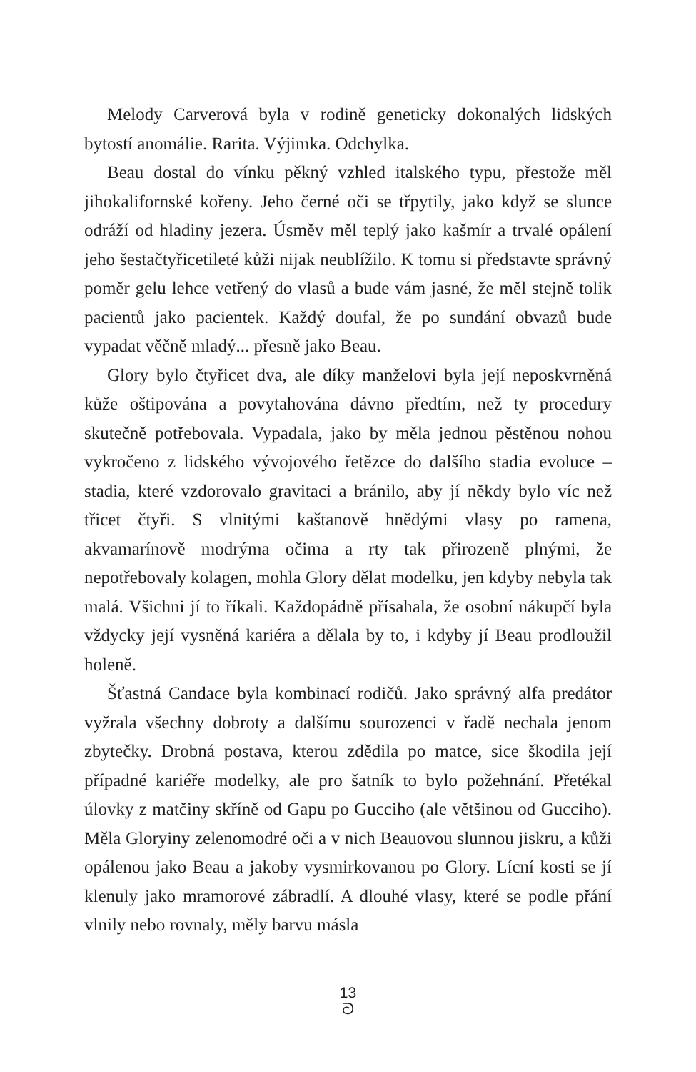Melody Carverová byla v rodině geneticky dokonalých lidských bytostí anomálie. Rarita. Výjimka. Odchylka.
Beau dostal do vínku pěkný vzhled italského typu, přestože měl jihokalifornské kořeny. Jeho černé oči se třpytily, jako když se slunce odráží od hladiny jezera. Úsměv měl teplý jako kašmír a trvalé opálení jeho šestačtyřicetileté kůži nijak neublížilo. K tomu si představte správný poměr gelu lehce vetřený do vlasů a bude vám jasné, že měl stejně tolik pacientů jako pacientek. Každý doufal, že po sundání obvazů bude vypadat věčně mladý... přesně jako Beau.
Glory bylo čtyřicet dva, ale díky manželovi byla její neposkvrněná kůže oštipována a povytahována dávno předtím, než ty procedury skutečně potřebovala. Vypadala, jako by měla jednou pěstěnou nohou vykročeno z lidského vývojového řetězce do dalšího stadia evoluce – stadia, které vzdorovalo gravitaci a bránilo, aby jí někdy bylo víc než třicet čtyři. S vlnitými kaštanově hnědými vlasy po ramena, akvamarínově modrýma očima a rty tak přirozeně plnými, že nepotřebovaly kolagen, mohla Glory dělat modelku, jen kdyby nebyla tak malá. Všichni jí to říkali. Každopádně přísahala, že osobní nákupčí byla vždycky její vysněná kariéra a dělala by to, i kdyby jí Beau prodloužil holeně.
Šťastná Candace byla kombinací rodičů. Jako správný alfa predátor vyžrala všechny dobroty a dalšímu sourozenci v řadě nechala jenom zbytečky. Drobná postava, kterou zdědila po matce, sice škodila její případné kariéře modelky, ale pro šatník to bylo požehnání. Přetékal úlovky z matčiny skříně od Gapu po Gucciho (ale většinou od Gucciho). Měla Gloryiny zelenomodré oči a v nich Beauovou slunnou jiskru, a kůži opálenou jako Beau a jakoby vysmirkovanou po Glory. Lícní kosti se jí klenuly jako mramorové zábradlí. A dlouhé vlasy, které se podle přání vlnily nebo rovnaly, měly barvu másla
13
ᘐ